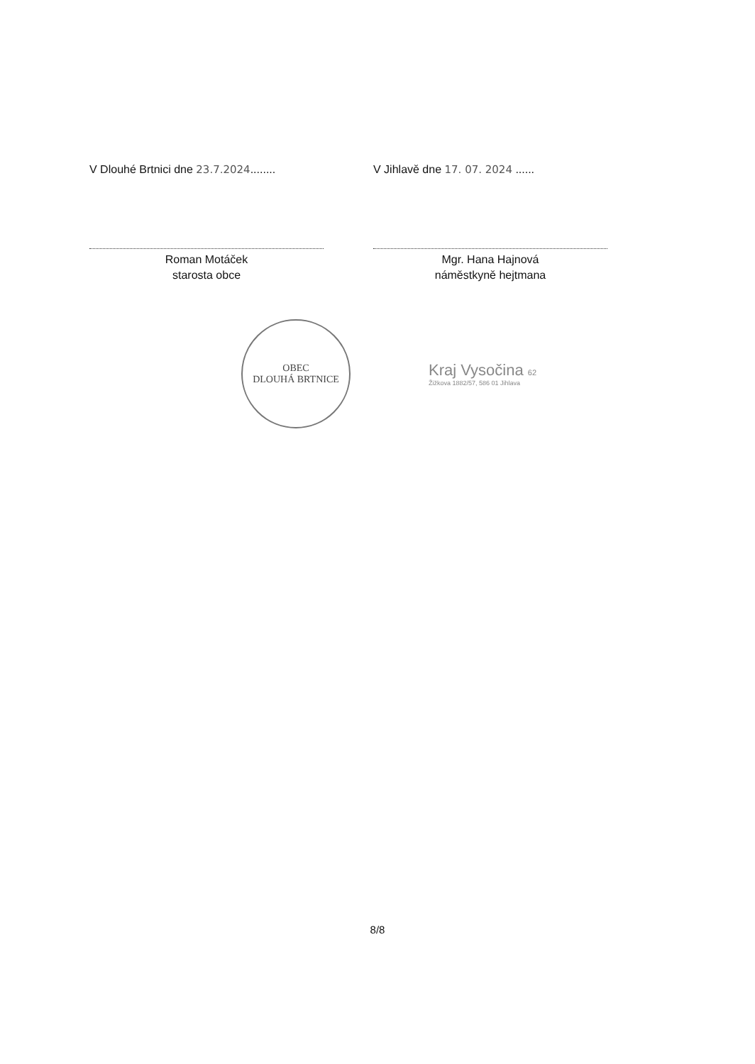V Dlouhé Brtnici dne 23.7.2024........
Roman Motáček
starosta obce
V Jihlavě dne 17. 07. 2024 ......
Mgr. Hana Hajnová
náměstkyně hejtmana
OBEC
DLOUHÁ BRTNICE
Kraj Vysočina 62
Žižkova 1882/57, 586 01 Jihlava
8/8